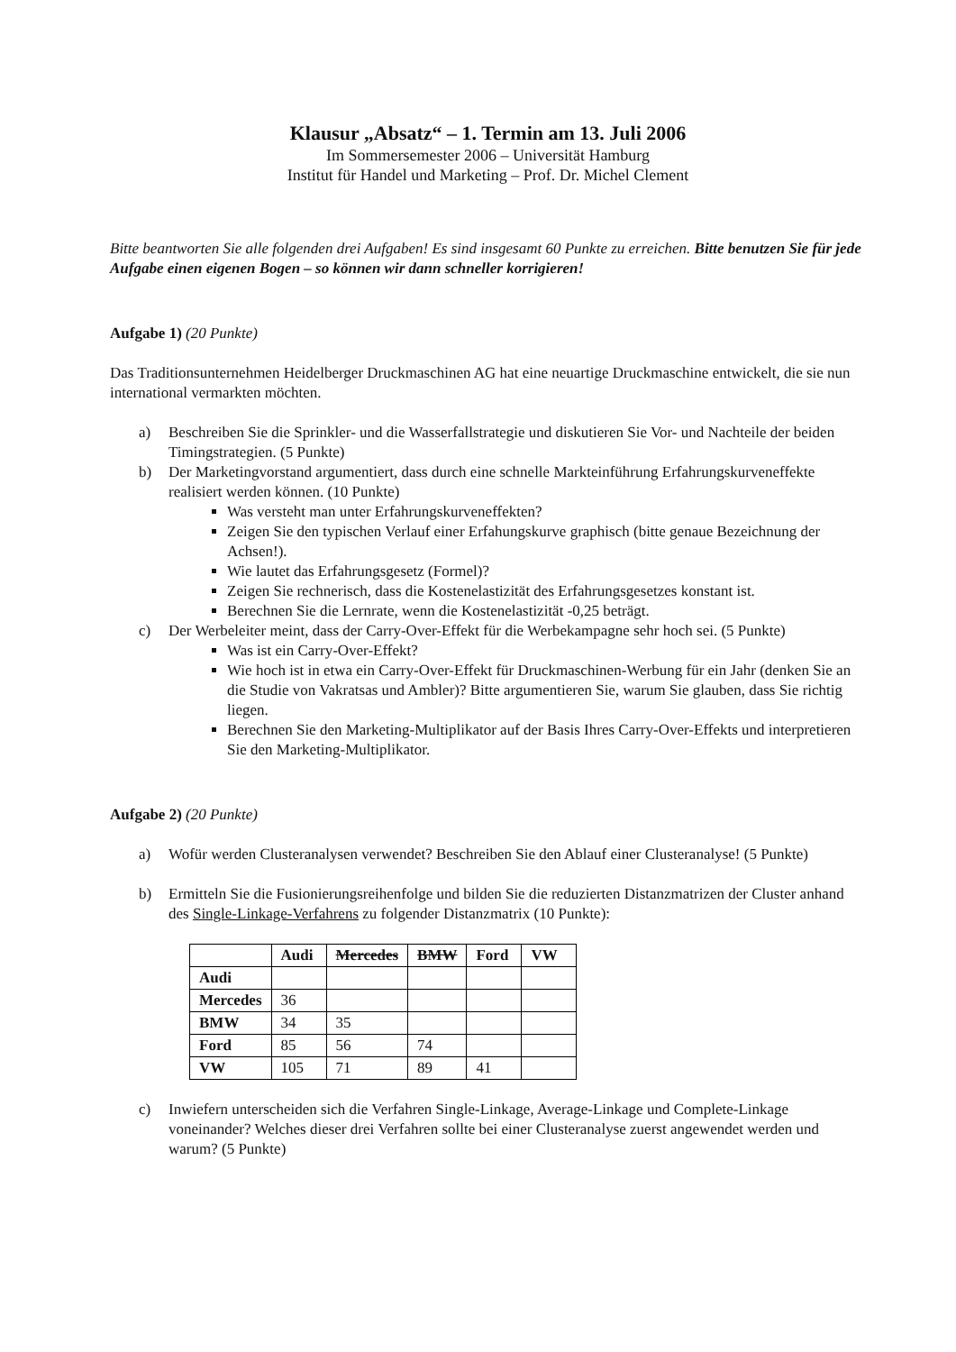Klausur „Absatz“ – 1. Termin am 13. Juli 2006
Im Sommersemester 2006 – Universität Hamburg
Institut für Handel und Marketing – Prof. Dr. Michel Clement
Bitte beantworten Sie alle folgenden drei Aufgaben! Es sind insgesamt 60 Punkte zu erreichen. Bitte benutzen Sie für jede Aufgabe einen eigenen Bogen – so können wir dann schneller korrigieren!
Aufgabe 1) (20 Punkte)
Das Traditionsunternehmen Heidelberger Druckmaschinen AG hat eine neuartige Druckmaschine entwickelt, die sie nun international vermarkten möchten.
a) Beschreiben Sie die Sprinkler- und die Wasserfallstrategie und diskutieren Sie Vor- und Nachteile der beiden Timingstrategien. (5 Punkte)
b) Der Marketingvorstand argumentiert, dass durch eine schnelle Markteinführung Erfahrungskurveneffekte realisiert werden können. (10 Punkte)
Was versteht man unter Erfahrungskurveneffekten?
Zeigen Sie den typischen Verlauf einer Erfahungskurve graphisch (bitte genaue Bezeichnung der Achsen!).
Wie lautet das Erfahrungsgesetz (Formel)?
Zeigen Sie rechnerisch, dass die Kostenelastizität des Erfahrungsgesetzes konstant ist.
Berechnen Sie die Lernrate, wenn die Kostenelastizität -0,25 beträgt.
c) Der Werbeleiter meint, dass der Carry-Over-Effekt für die Werbekampagne sehr hoch sei. (5 Punkte)
Was ist ein Carry-Over-Effekt?
Wie hoch ist in etwa ein Carry-Over-Effekt für Druckmaschinen-Werbung für ein Jahr (denken Sie an die Studie von Vakratsas und Ambler)? Bitte argumentieren Sie, warum Sie glauben, dass Sie richtig liegen.
Berechnen Sie den Marketing-Multiplikator auf der Basis Ihres Carry-Over-Effekts und interpretieren Sie den Marketing-Multiplikator.
Aufgabe 2) (20 Punkte)
a) Wofür werden Clusteranalysen verwendet? Beschreiben Sie den Ablauf einer Clusteranalyse! (5 Punkte)
b) Ermitteln Sie die Fusionierungsreihenfolge und bilden Sie die reduzierten Distanzmatrizen der Cluster anhand des Single-Linkage-Verfahrens zu folgender Distanzmatrix (10 Punkte):
| | Audi | Mercedes | BMW | Ford | VW |
| --- | --- | --- | --- | --- | --- |
| Audi | | | | | |
| Mercedes | 36 | | | | |
| BMW | 34 | 35 | | | |
| Ford | 85 | 56 | 74 | | |
| VW | 105 | 71 | 89 | 41 | |
c) Inwiefern unterscheiden sich die Verfahren Single-Linkage, Average-Linkage und Complete-Linkage voneinander? Welches dieser drei Verfahren sollte bei einer Clusteranalyse zuerst angewendet werden und warum? (5 Punkte)